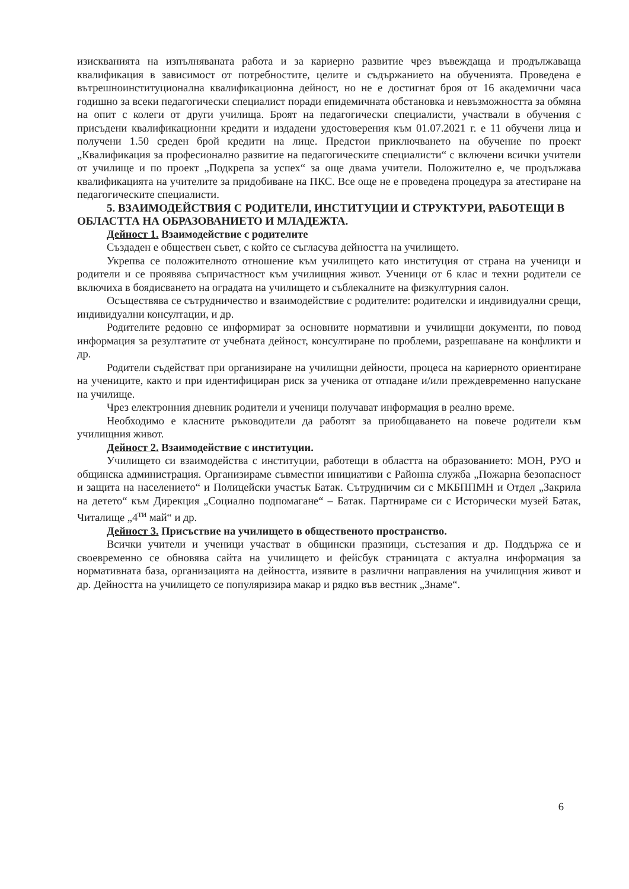изискванията на изпълняваната работа и за кариерно развитие чрез въвеждаща и продължаваща квалификация в зависимост от потребностите, целите и съдържанието на обученията. Проведена е вътрешноинституционална квалификационна дейност, но не е достигнат броя от 16 академични часа годишно за всеки педагогически специалист поради епидемичната обстановка и невъзможността за обмяна на опит с колеги от други училища. Броят на педагогически специалисти, участвали в обучения с присъдени квалификационни кредити и издадени удостоверения към 01.07.2021 г. е 11 обучени лица и получени 1.50 среден брой кредити на лице. Предстои приключването на обучение по проект „Квалификация за професионално развитие на педагогическите специалисти“ с включени всички учители от училище и по проект „Подкрепа за успех“ за още двама учители. Положително е, че продължава квалификацията на учителите за придобиване на ПКС. Все още не е проведена процедура за атестиране на педагогическите специалисти.
5. ВЗАИМОДЕЙСТВИЯ С РОДИТЕЛИ, ИНСТИТУЦИИ И СТРУКТУРИ, РАБОТЕЩИ В ОБЛАСТТА НА ОБРАЗОВАНИЕТО И МЛАДЕЖТА.
Дейност 1. Взаимодействие с родителите
Създаден е обществен съвет, с който се съгласува дейността на училището.
Укрепва се положителното отношение към училището като институция от страна на ученици и родители и се проявява съпричастност към училищния живот. Ученици от 6 клас и техни родители се включиха в боядисването на оградата на училището и съблекалните на физкултурния салон.
Осъществява се сътрудничество и взаимодействие с родителите: родителски и индивидуални срещи, индивидуални консултации, и др.
Родителите редовно се информират за основните нормативни и училищни документи, по повод информация за резултатите от учебната дейност, консултиране по проблеми, разрешаване на конфликти и др.
Родители съдействат при организиране на училищни дейности, процеса на кариерното ориентиране на учениците, както и при идентифициран риск за ученика от отпадане и/или преждевременно напускане на училище.
Чрез електронния дневник родители и ученици получават информация в реално време.
Необходимо е класните ръководители да работят за приобщаването на повече родители към училищния живот.
Дейност 2. Взаимодействие с институции.
Училището си взаимодейства с институции, работещи в областта на образованието: МОН, РУО и общинска администрация. Организираме съвместни инициативи с Районна служба „Пожарна безопасност и защита на населението“ и Полицейски участък Батак. Сътрудничим си с МКБППМН и Отдел „Закрила на детето“ към Дирекция „Социално подпомагане“ – Батак. Партнираме си с Исторически музей Батак, Читалище „4<sup>ти</sup> май“ и др.
Дейност 3. Присъствие на училището в общественото пространство.
Всички учители и ученици участват в общински празници, състезания и др. Поддържа се и своевременно се обновява сайта на училището и фейсбук страницата с актуална информация за нормативната база, организацията на дейността, изявите в различни направления на училищния живот и др. Дейността на училището се популяризира макар и рядко във вестник „Знаме“.
6